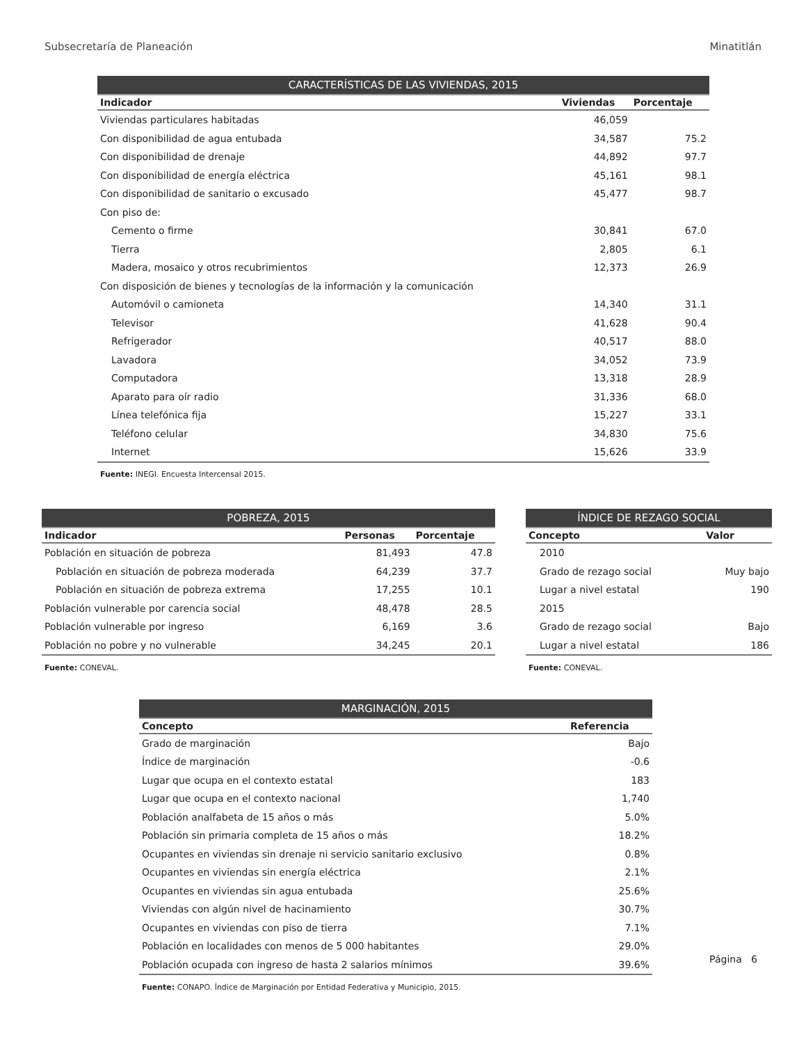Subsecretaría de Planeación Minatitlán
| CARACTERÍSTICAS DE LAS VIVIENDAS, 2015 | | |
| --- | --- | --- |
| Indicador | Viviendas | Porcentaje |
| Viviendas particulares habitadas | 46,059 | |
| Con disponibilidad de agua entubada | 34,587 | 75.2 |
| Con disponibilidad de drenaje | 44,892 | 97.7 |
| Con disponibilidad de energía eléctrica | 45,161 | 98.1 |
| Con disponibilidad de sanitario o excusado | 45,477 | 98.7 |
| Con piso de: | | |
| Cemento o firme | 30,841 | 67.0 |
| Tierra | 2,805 | 6.1 |
| Madera, mosaico y otros recubrimientos | 12,373 | 26.9 |
| Con disposición de bienes y tecnologías de la información y la comunicación | | |
| Automóvil o camioneta | 14,340 | 31.1 |
| Televisor | 41,628 | 90.4 |
| Refrigerador | 40,517 | 88.0 |
| Lavadora | 34,052 | 73.9 |
| Computadora | 13,318 | 28.9 |
| Aparato para oír radio | 31,336 | 68.0 |
| Línea telefónica fija | 15,227 | 33.1 |
| Teléfono celular | 34,830 | 75.6 |
| Internet | 15,626 | 33.9 |
| Fuente: INEGI. Encuesta Intercensal 2015. | | |
| POBREZA, 2015 | | |
| --- | --- | --- |
| Indicador | Personas | Porcentaje |
| Población en situación de pobreza | 81,493 | 47.8 |
| Población en situación de pobreza moderada | 64,239 | 37.7 |
| Población en situación de pobreza extrema | 17,255 | 10.1 |
| Población vulnerable por carencia social | 48,478 | 28.5 |
| Población vulnerable por ingreso | 6,169 | 3.6 |
| Población no pobre y no vulnerable | 34,245 | 20.1 |
| Fuente: CONEVAL. | | |
| ÍNDICE DE REZAGO SOCIAL | |
| --- | --- |
| Concepto | Valor |
| 2010 | |
| Grado de rezago social | Muy bajo |
| Lugar a nivel estatal | 190 |
| 2015 | |
| Grado de rezago social | Bajo |
| Lugar a nivel estatal | 186 |
| Fuente: CONEVAL. | |
| MARGINACIÓN, 2015 | |
| --- | --- |
| Concepto | Referencia |
| Grado de marginación | Bajo |
| Índice de marginación | -0.6 |
| Lugar que ocupa en el contexto estatal | 183 |
| Lugar que ocupa en el contexto nacional | 1,740 |
| Población analfabeta de 15 años o más | 5.0% |
| Población sin primaria completa de 15 años o más | 18.2% |
| Ocupantes en viviendas sin drenaje ni servicio sanitario exclusivo | 0.8% |
| Ocupantes en viviendas sin energía eléctrica | 2.1% |
| Ocupantes en viviendas sin agua entubada | 25.6% |
| Viviendas con algún nivel de hacinamiento | 30.7% |
| Ocupantes en viviendas con piso de tierra | 7.1% |
| Población en localidades con menos de 5 000 habitantes | 29.0% |
| Población ocupada con ingreso de hasta 2 salarios mínimos | 39.6% |
| Fuente: CONAPO. Índice de Marginación por Entidad Federativa y Municipio, 2015. | |
Página 6